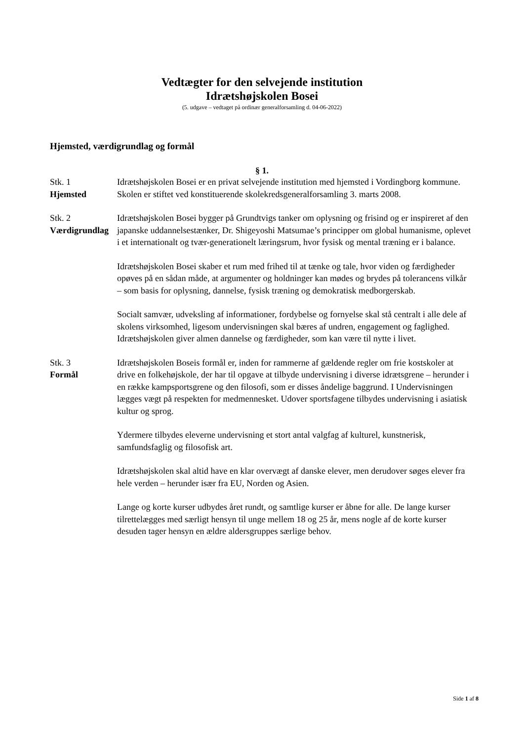Vedtægter for den selvejende institution
Idrætshøjskolen Bosei
(5. udgave – vedtaget på ordinær generalforsamling d. 04-06-2022)
Hjemsted, værdigrundlag og formål
§ 1.
Stk. 1
Hjemsted
Idrætshøjskolen Bosei er en privat selvejende institution med hjemsted i Vordingborg kommune. Skolen er stiftet ved konstituerende skolekredsgeneralforsamling 3. marts 2008.
Stk. 2
Værdigrundlag
Idrætshøjskolen Bosei bygger på Grundtvigs tanker om oplysning og frisind og er inspireret af den japanske uddannelsestænker, Dr. Shigeyoshi Matsumae’s principper om global humanisme, oplevet i et internationalt og tvær-generationelt læringsrum, hvor fysisk og mental træning er i balance.
Idrætshøjskolen Bosei skaber et rum med frihed til at tænke og tale, hvor viden og færdigheder opøves på en sådan måde, at argumenter og holdninger kan mødes og brydes på tolerancens vilkår – som basis for oplysning, dannelse, fysisk træning og demokratisk medborgerskab.
Socialt samvær, udveksling af informationer, fordybelse og fornyelse skal stå centralt i alle dele af skolens virksomhed, ligesom undervisningen skal bæres af undren, engagement og faglighed. Idrætshøjskolen giver almen dannelse og færdigheder, som kan være til nytte i livet.
Stk. 3
Formål
Idrætshøjskolen Boseis formål er, inden for rammerne af gældende regler om frie kostskoler at drive en folkehøjskole, der har til opgave at tilbyde undervisning i diverse idrætsgrene – herunder i en række kampsportsgrene og den filosofi, som er disses åndelige baggrund. I Undervisningen lægges vægt på respekten for medmennesket. Udover sportsfagene tilbydes undervisning i asiatisk kultur og sprog.
Ydermere tilbydes eleverne undervisning et stort antal valgfag af kulturel, kunstnerisk, samfundsfaglig og filosofisk art.
Idrætshøjskolen skal altid have en klar overvægt af danske elever, men derudover søges elever fra hele verden – herunder især fra EU, Norden og Asien.
Lange og korte kurser udbydes året rundt, og samtlige kurser er åbne for alle. De lange kurser tilrettelægges med særligt hensyn til unge mellem 18 og 25 år, mens nogle af de korte kurser desuden tager hensyn en ældre aldersgruppes særlige behov.
Side 1 af 8